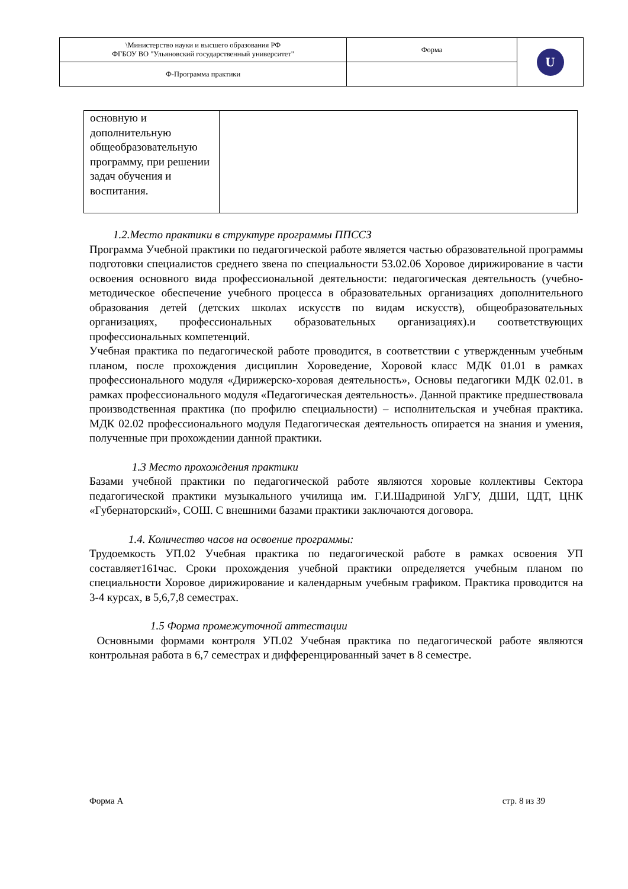| \Министерство науки и высшего образования РФ ФГБОУ ВО "Ульяновский государственный университет" | Форма | U |
| Ф-Программа практики | | |
| основную и дополнительную общеобразовательную программу, при решении задач обучения и воспитания. | |
1.2.Место практики в структуре программы ППССЗ
Программа Учебной практики по педагогической работе является частью образовательной программы подготовки специалистов среднего звена по специальности 53.02.06 Хоровое дирижирование в части освоения основного вида профессиональной деятельности: педагогическая деятельность (учебно-методическое обеспечение учебного процесса в образовательных организациях дополнительного образования детей (детских школах искусств по видам искусств), общеобразовательных организациях, профессиональных образовательных организациях).и соответствующих профессиональных компетенций.
Учебная практика по педагогической работе проводится, в соответствии с утвержденным учебным планом, после прохождения дисциплин Хороведение, Хоровой класс МДК 01.01 в рамках профессионального модуля «Дирижерско-хоровая деятельность», Основы педагогики МДК 02.01. в рамках профессионального модуля «Педагогическая деятельность». Данной практике предшествовала производственная практика (по профилю специальности) – исполнительская и учебная практика. МДК 02.02 профессионального модуля Педагогическая деятельность опирается на знания и умения, полученные при прохождении данной практики.
1.3 Место прохождения практики
Базами учебной практики по педагогической работе являются хоровые коллективы Сектора педагогической практики музыкального училища им. Г.И.Шадриной УлГУ, ДШИ, ЦДТ, ЦНК «Губернаторский», СОШ. С внешними базами практики заключаются договора.
1.4. Количество часов на освоение программы:
Трудоемкость УП.02 Учебная практика по педагогической работе в рамках освоения УП составляет161час. Сроки прохождения учебной практики определяется учебным планом по специальности Хоровое дирижирование и календарным учебным графиком. Практика проводится на 3-4 курсах, в 5,6,7,8 семестрах.
1.5 Форма промежуточной аттестации
Основными формами контроля УП.02 Учебная практика по педагогической работе являются контрольная работа в 6,7 семестрах и дифференцированный зачет в 8 семестре.
Форма А стр. 8 из 39